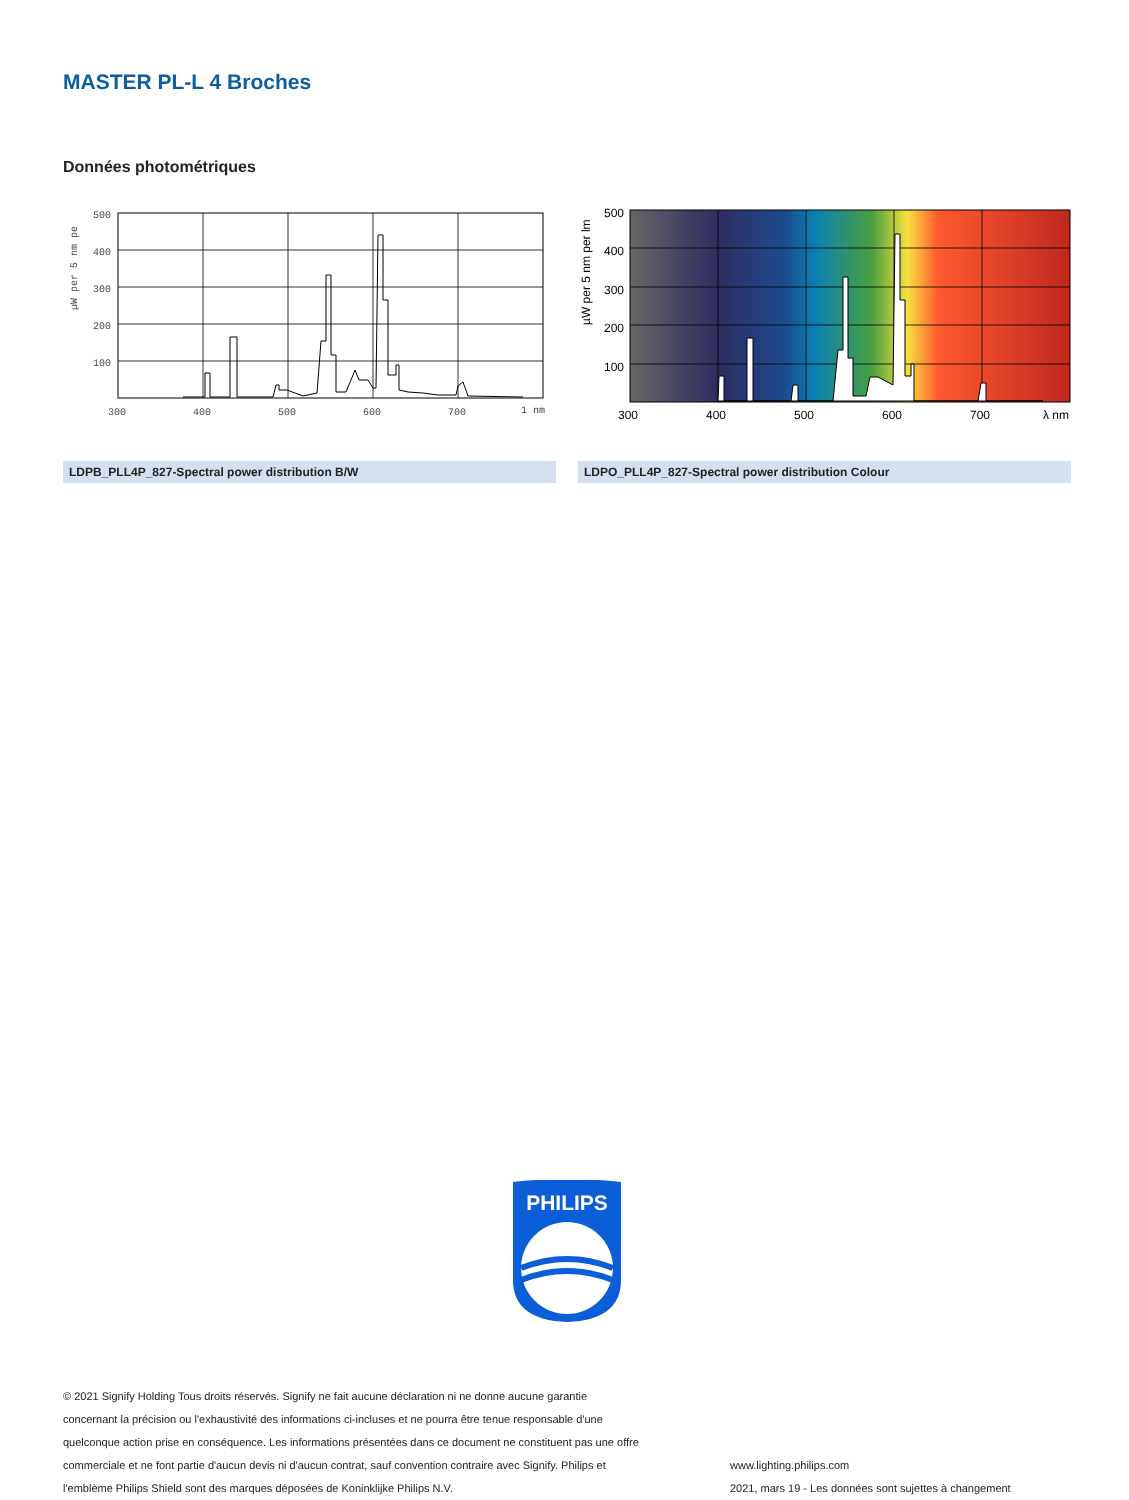MASTER PL-L 4 Broches
Données photométriques
500
400
300
200
100
300
400
500
600
700
1 nm
µW per 5 nm pe
LDPB_PLL4P_827-Spectral power distribution B/W
500
400
300
200
100
300
400
500
600
700
λ nm
µW per 5 nm per lm
LDPO_PLL4P_827-Spectral power distribution Colour
PHILIPS
© 2021 Signify Holding Tous droits réservés. Signify ne fait aucune déclaration ni ne donne aucune garantie
concernant la précision ou l'exhaustivité des informations ci-incluses et ne pourra être tenue responsable d'une
quelconque action prise en conséquence. Les informations présentées dans ce document ne constituent pas une offre
commerciale et ne font partie d'aucun devis ni d'aucun contrat, sauf convention contraire avec Signify. Philips et
l'emblème Philips Shield sont des marques déposées de Koninklijke Philips N.V.
www.lighting.philips.com
2021, mars 19 - Les données sont sujettes à changement